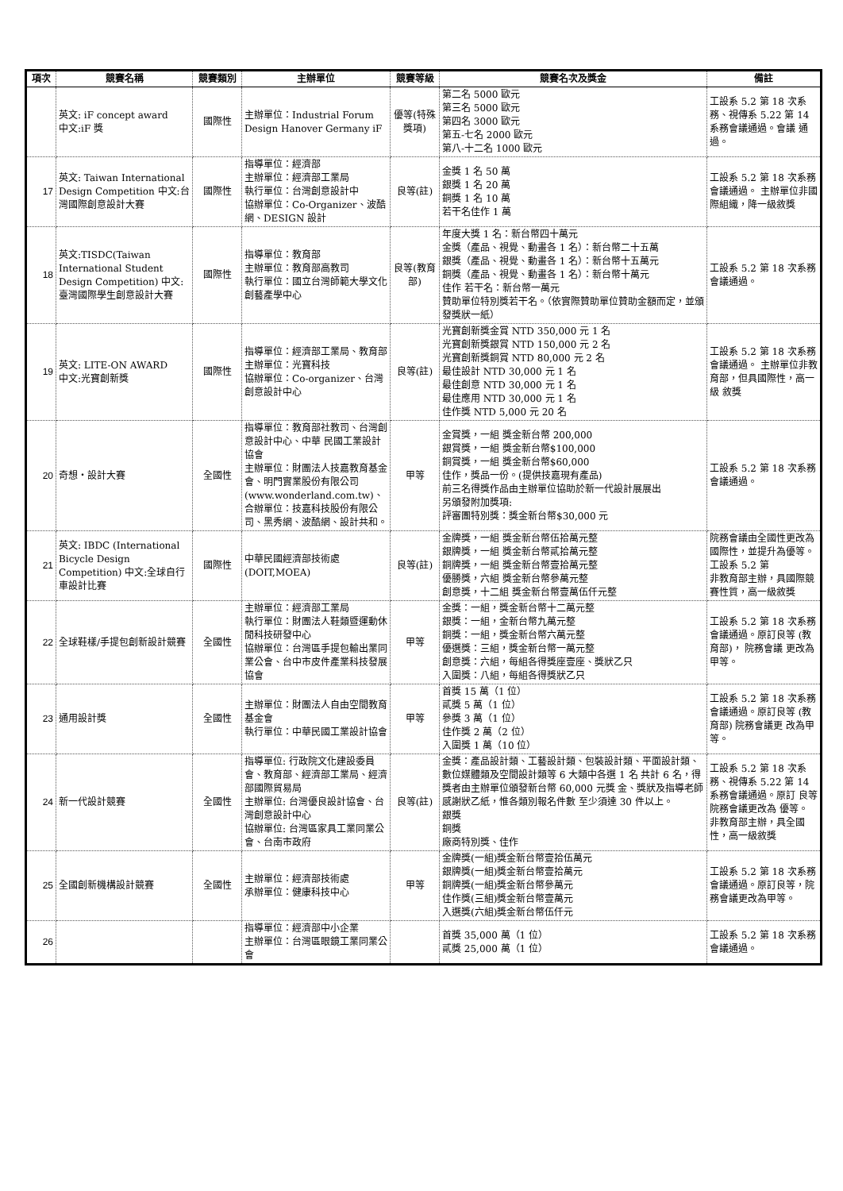| 項次 | 競賽名稱 | 競賽類別 | 主辦單位 | 競賽等級 | 競賽名次及獎金 | 備註 |
| --- | --- | --- | --- | --- | --- | --- |
| | 英文: iF concept award 中文:iF 獎 | 國際性 | 主辦單位：Industrial Forum Design Hanover Germany iF | 優等(特殊獎項) | 第二名 5000 歐元 第三名 5000 歐元 第四名 3000 歐元 第五-七名 2000 歐元 第八-十二名 1000 歐元 | 工設系 5.2 第 18 次系務、視傳系 5.22 第 14 系務會議通過。會議 通過。 |
| 17 | 英文: Taiwan International Design Competition 中文:台灣國際創意設計大賽 | 國際性 | 指導單位：經濟部 主辦單位：經濟部工業局 執行單位：台灣創意設計中 協辦單位：Co-Organizer、波酷網、DESIGN 設計 | 良等(註) | 金獎 1 名 50 萬 銀獎 1 名 20 萬 銅獎 1 名 10 萬 若干名佳作 1 萬 | 工設系 5.2 第 18 次系務 會議通過。 主辦單位非國際組織，降一級敘獎 |
| 18 | 英文:TISDC(Taiwan International Student Design Competition) 中文:臺灣國際學生創意設計大賽 | 國際性 | 指導單位：教育部 主辦單位：教育部高教司 執行單位：國立台灣師範大學文化創藝產學中心 | 良等(教育部) | 年度大獎 1 名：新台幣四十萬元 金獎（產品、視覺、動畫各 1 名）：新台幣二十五萬 銀獎（產品、視覺、動畫各 1 名）：新台幣十五萬元 銅獎（產品、視覺、動畫各 1 名）：新台幣十萬元 佳作 若干名：新台幣一萬元 贊助單位特別獎若干名。（依實際贊助單位贊助金額而定，並頒發獎狀一紙） | 工設系 5.2 第 18 次系務 會議通過。 |
| 19 | 英文: LITE-ON AWARD 中文:光寶創新獎 | 國際性 | 指導單位：經濟部工業局、教育部 主辦單位：光寶科技 協辦單位：Co-organizer、台灣創意設計中心 | 良等(註) | 光寶創新獎金賞 NTD 350,000 元 1 名 光寶創新獎銀賞 NTD 150,000 元 2 名 光寶創新獎銅賞 NTD 80,000 元 2 名 最佳設計 NTD 30,000 元 1 名 最佳創意 NTD 30,000 元 1 名 最佳應用 NTD 30,000 元 1 名 佳作獎 NTD 5,000 元 20 名 | 工設系 5.2 第 18 次系務 會議通過。 主辦單位非教育部，但具國際性，高一級 敘獎 |
| 20 | 奇想‧設計大賽 | 全國性 | 指導單位：教育部社教司、台灣創意設計中心、中華 民國工業設計協會 主辦單位：財團法人技嘉教育基金會、明門實業股份有限公司 (www.wonderland.com.tw)、 合辦單位：技嘉科技股份有限公司、黑秀網、波酷網、設計共和。 | 甲等 | 金賞獎，一組 獎金新台幣 200,000 銀賞獎，一組 獎金新台幣$100,000 銅賞獎，一組 獎金新台幣$60,000 佳作，獎品一份。(提供技嘉現有產品) 前三名得獎作品由主辦單位協助於新一代設計展展出 另頒發附加獎項: 評審團特別獎：獎金新台幣$30,000 元 | 工設系 5.2 第 18 次系務會議通過。 |
| 21 | 英文: IBDC (International Bicycle Design Competition) 中文:全球自行車設計比賽 | 國際性 | 中華民國經濟部技術處 (DOIT,MOEA) | 良等(註) | 金牌獎，一組 獎金新台幣伍拾萬元整 銀牌獎，一組 獎金新台幣貳拾萬元整 銅牌獎，一組 獎金新台幣壹拾萬元整 優勝獎，六組 獎金新台幣參萬元整 創意獎，十二組 獎金新台幣壹萬伍仟元整 | 院務會議由全國性更改為國際性，並提升為優等。工設系 5.2 第 非教育部主辦，具國際競賽性質，高一級敘獎 |
| 22 | 全球鞋樣/手提包創新設計競賽 | 全國性 | 主辦單位：經濟部工業局 執行單位：財團法人鞋類暨運動休閒科技研發中心 協辦單位：台灣區手提包輸出業同業公會、台中市皮件產業科技發展協會 | 甲等 | 金獎：一組，獎金新台幣十二萬元整 銀獎：一組，金新台幣九萬元整 銅獎：一組，獎金新台幣六萬元整 優選獎：三組，獎金新台幣一萬元整 創意獎：六組，每組各得獎座壹座、獎狀乙只 入圍獎：八組，每組各得獎狀乙只 | 工設系 5.2 第 18 次系務 會議通過。原訂良等 (教育部)， 院務會議 更改為甲等。 |
| 23 | 通用設計獎 | 全國性 | 主辦單位：財團法人自由空間教育基金會 執行單位：中華民國工業設計協會 | 甲等 | 首獎 15 萬（1 位） 貳獎 5 萬（1 位） 參獎 3 萬（1 位） 佳作獎 2 萬（2 位） 入圍獎 1 萬（10 位） | 工設系 5.2 第 18 次系務 會議通過。原訂良等 (教育部) 院務會議更 改為甲等。 |
| 24 | 新一代設計競賽 | 全國性 | 指導單位: 行政院文化建設委員會、教育部、經濟部工業局、經濟部國際貿易局 主辦單位: 台灣優良設計協會、台灣創意設計中心 協辦單位: 台灣區家具工業同業公會、台南市政府 | 良等(註) | 金獎：產品設計類、工藝設計類、包裝設計類、平面設計類、數位媒體類及空間設計類等 6 大類中各選 1 名 共計 6 名，得獎者由主辦單位頒發新台幣 60,000 元獎 金、獎狀及指導老師感謝狀乙紙，惟各類別報名件數 至少須達 30 件以上。 銀獎 銅獎 廠商特別獎、佳作 | 工設系 5.2 第 18 次系 務、視傳系 5.22 第 14 系務會議通過。原訂 良等院務會議更改為 優等。 非教育部主辦，具全國性，高一級敘獎 |
| 25 | 全國創新機構設計競賽 | 全國性 | 主辦單位：經濟部技術處 承辦單位：健康科技中心 | 甲等 | 金牌獎(一組)獎金新台幣壹拾伍萬元 銀牌獎(一組)獎金新台幣壹拾萬元 銅牌獎(一組)獎金新台幣參萬元 佳作獎(三組)獎金新台幣壹萬元 入選獎(六組)獎金新台幣伍仟元 | 工設系 5.2 第 18 次系務 會議通過。原訂良等，院務會議更改為甲等。 |
| 26 | | | 指導單位：經濟部中小企業 主辦單位：台灣區眼鏡工業同業公會 | | 首獎 35,000 萬（1 位） 貳獎 25,000 萬（1 位） | 工設系 5.2 第 18 次系務 會議通過。 |